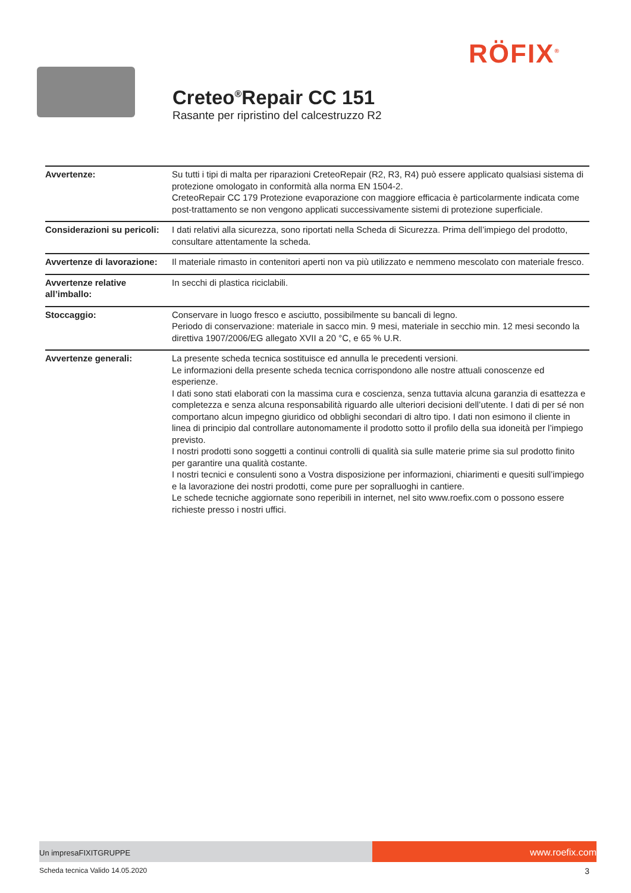RÖFIX<sup>®</sup>
Creteo<sup>®</sup>Repair CC 151
Rasante per ripristino del calcestruzzo R2
| Avvertenze: | Su tutti i tipi di malta per riparazioni CreteoRepair (R2, R3, R4) può essere applicato qualsiasi sistema di protezione omologato in conformità alla norma EN 1504-2. CreteoRepair CC 179 Protezione evaporazione con maggiore efficacia è particolarmente indicata come post-trattamento se non vengono applicati successivamente sistemi di protezione superficiale. |
| Considerazioni su pericoli: | I dati relativi alla sicurezza, sono riportati nella Scheda di Sicurezza. Prima dell’impiego del prodotto, consultare attentamente la scheda. |
| Avvertenze di lavorazione: | Il materiale rimasto in contenitori aperti non va più utilizzato e nemmeno mescolato con materiale fresco. |
| Avvertenze relative all’imballo: | In secchi di plastica riciclabili. |
| Stoccaggio: | Conservare in luogo fresco e asciutto, possibilmente su bancali di legno. Periodo di conservazione: materiale in sacco min. 9 mesi, materiale in secchio min. 12 mesi secondo la direttiva 1907/2006/EG allegato XVII a 20 °C, e 65 % U.R. |
| Avvertenze generali: | La presente scheda tecnica sostituisce ed annulla le precedenti versioni. Le informazioni della presente scheda tecnica corrispondono alle nostre attuali conoscenze ed esperienze. I dati sono stati elaborati con la massima cura e coscienza, senza tuttavia alcuna garanzia di esattezza e completezza e senza alcuna responsabilità riguardo alle ulteriori decisioni dell’utente. I dati di per sé non comportano alcun impegno giuridico od obblighi secondari di altro tipo. I dati non esimono il cliente in linea di principio dal controllare autonomamente il prodotto sotto il profilo della sua idoneità per l’impiego previsto. I nostri prodotti sono soggetti a continui controlli di qualità sia sulle materie prime sia sul prodotto finito per garantire una qualità costante. I nostri tecnici e consulenti sono a Vostra disposizione per informazioni, chiarimenti e quesiti sull’impiego e la lavorazione dei nostri prodotti, come pure per sopralluoghi in cantiere. Le schede tecniche aggiornate sono reperibili in internet, nel sito www.roefix.com o possono essere richieste presso i nostri uffici. |
Un impresaFIXITGRUPPE
www.roefix.com
Scheda tecnica Valido 14.05.2020 3